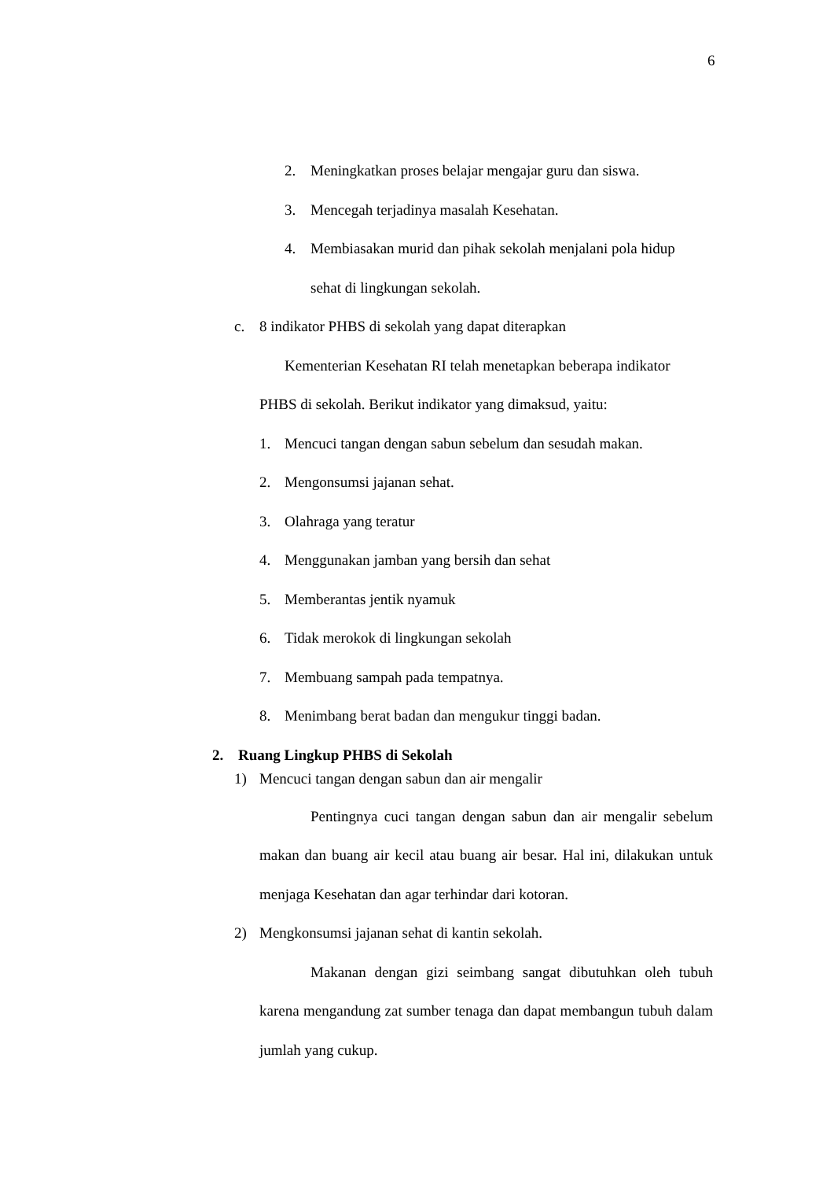6
2. Meningkatkan proses belajar mengajar guru dan siswa.
3. Mencegah terjadinya masalah Kesehatan.
4. Membiasakan murid dan pihak sekolah menjalani pola hidup
sehat di lingkungan sekolah.
c. 8 indikator PHBS di sekolah yang dapat diterapkan
Kementerian Kesehatan RI telah menetapkan beberapa indikator
PHBS di sekolah. Berikut indikator yang dimaksud, yaitu:
1. Mencuci tangan dengan sabun sebelum dan sesudah makan.
2. Mengonsumsi jajanan sehat.
3. Olahraga yang teratur
4. Menggunakan jamban yang bersih dan sehat
5. Memberantas jentik nyamuk
6. Tidak merokok di lingkungan sekolah
7. Membuang sampah pada tempatnya.
8. Menimbang berat badan dan mengukur tinggi badan.
2. Ruang Lingkup PHBS di Sekolah
1) Mencuci tangan dengan sabun dan air mengalir
Pentingnya cuci tangan dengan sabun dan air mengalir sebelum makan dan buang air kecil atau buang air besar. Hal ini, dilakukan untuk menjaga Kesehatan dan agar terhindar dari kotoran.
2) Mengkonsumsi jajanan sehat di kantin sekolah.
Makanan dengan gizi seimbang sangat dibutuhkan oleh tubuh karena mengandung zat sumber tenaga dan dapat membangun tubuh dalam jumlah yang cukup.